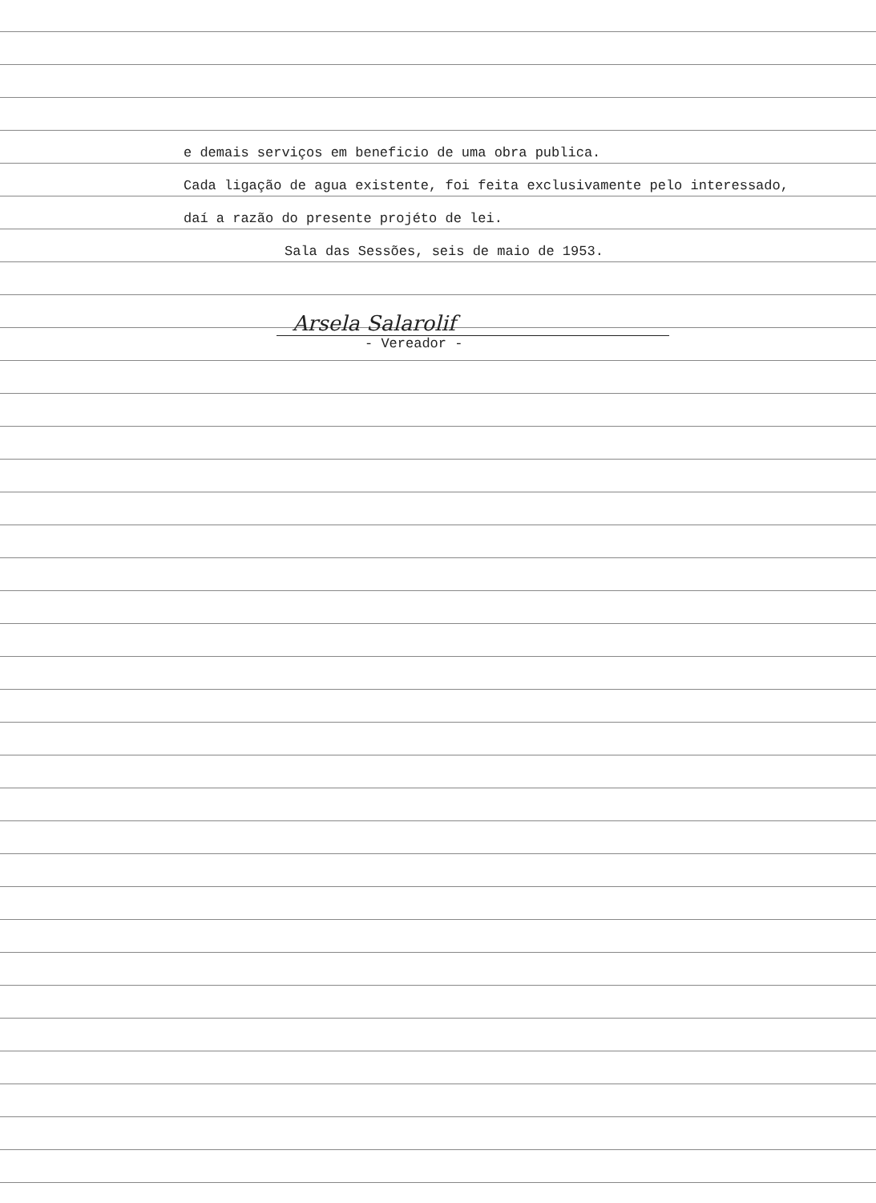e demais serviços em beneficio de uma obra publica.
Cada ligação de agua existente, foi feita exclusivamente pelo interessado,
daí a razão do presente projéto de lei.
Sala das Sessões, seis de maio de 1953.
Arsela Salarolif
- Vereador -